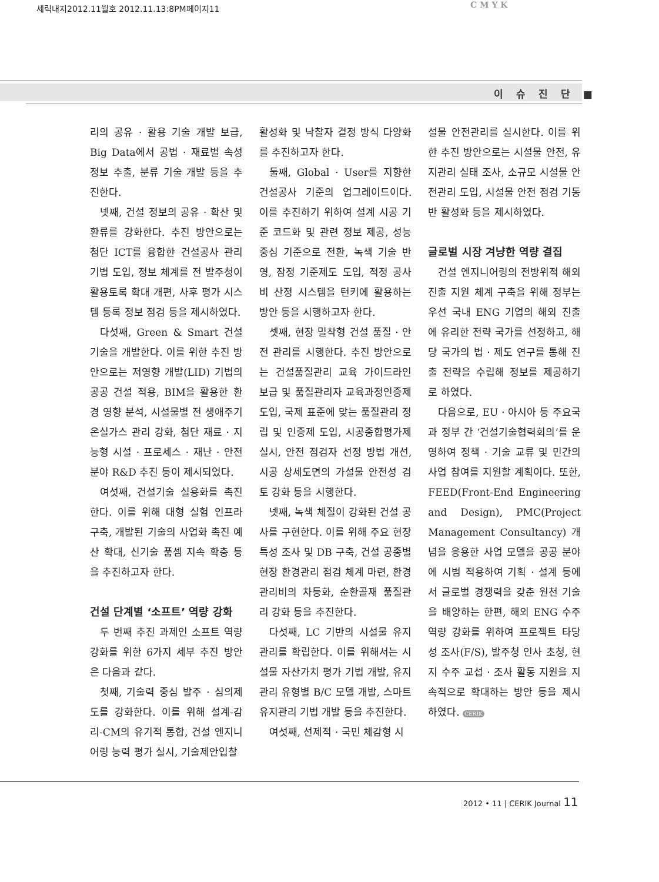세릭내지2012.11월호 2012.11.13:8PM페이지11
C M Y K
이 슈 진 단 ■
리의 공유 · 활용 기술 개발 보급, Big Data에서 공법 · 재료별 속성 정보 추출, 분류 기술 개발 등을 추진한다.
넷째, 건설 정보의 공유 · 확산 및 환류를 강화한다. 추진 방안으로는 첨단 ICT를 융합한 건설공사 관리 기법 도입, 정보 체계를 전 발주청이 활용토록 확대 개편, 사후 평가 시스템 등록 정보 점검 등을 제시하였다.
다섯째, Green & Smart 건설 기술을 개발한다. 이를 위한 추진 방안으로는 저영향 개발(LID) 기법의 공공 건설 적용, BIM을 활용한 환경 영향 분석, 시설물별 전 생애주기 온실가스 관리 강화, 첨단 재료 · 지능형 시설 · 프로세스 · 재난 · 안전 분야 R&D 추진 등이 제시되었다.
여섯째, 건설기술 실용화를 촉진한다. 이를 위해 대형 실험 인프라 구축, 개발된 기술의 사업화 촉진 예산 확대, 신기술 품셈 지속 확충 등을 추진하고자 한다.
건설 단계별 ‘소프트’ 역량 강화
두 번째 추진 과제인 소프트 역량 강화를 위한 6가지 세부 추진 방안은 다음과 같다.
첫째, 기술력 중심 발주 · 심의제도를 강화한다. 이를 위해 설계-감리-CM의 유기적 통합, 건설 엔지니어링 능력 평가 실시, 기술제안입찰
활성화 및 낙찰자 결정 방식 다양화를 추진하고자 한다.
둘째, Global · User를 지향한 건설공사 기준의 업그레이드이다. 이를 추진하기 위하여 설계 시공 기준 코드화 및 관련 정보 제공, 성능 중심 기준으로 전환, 녹색 기술 반영, 잠정 기준제도 도입, 적정 공사비 산정 시스템을 턴키에 활용하는 방안 등을 시행하고자 한다.
셋째, 현장 밀착형 건설 품질 · 안전 관리를 시행한다. 추진 방안으로는 건설품질관리 교육 가이드라인 보급 및 품질관리자 교육과정인증제 도입, 국제 표준에 맞는 품질관리 정립 및 인증제 도입, 시공종합평가제 실시, 안전 점검자 선정 방법 개선, 시공 상세도면의 가설물 안전성 검토 강화 등을 시행한다.
넷째, 녹색 체질이 강화된 건설 공사를 구현한다. 이를 위해 주요 현장 특성 조사 및 DB 구축, 건설 공종별 현장 환경관리 점검 체계 마련, 환경관리비의 차등화, 순환골재 품질관리 강화 등을 추진한다.
다섯째, LC 기반의 시설물 유지관리를 확립한다. 이를 위해서는 시설물 자산가치 평가 기법 개발, 유지관리 유형별 B/C 모델 개발, 스마트 유지관리 기법 개발 등을 추진한다.
여섯째, 선제적 · 국민 체감형 시
설물 안전관리를 실시한다. 이를 위한 추진 방안으로는 시설물 안전, 유지관리 실태 조사, 소규모 시설물 안전관리 도입, 시설물 안전 점검 기동반 활성화 등을 제시하였다.
글로벌 시장 겨냥한 역량 결집
건설 엔지니어링의 전방위적 해외 진출 지원 체계 구축을 위해 정부는 우선 국내 ENG 기업의 해외 진출에 유리한 전략 국가를 선정하고, 해당 국가의 법 · 제도 연구를 통해 진출 전략을 수립해 정보를 제공하기로 하였다.
다음으로, EU · 아시아 등 주요국과 정부 간 ‘건설기술협력회의’를 운영하여 정책 · 기술 교류 및 민간의 사업 참여를 지원할 계획이다. 또한, FEED(Front-End Engineering and Design), PMC(Project Management Consultancy) 개념을 응용한 사업 모델을 공공 분야에 시범 적용하여 기획 · 설계 등에서 글로벌 경쟁력을 갖춘 원천 기술을 배양하는 한편, 해외 ENG 수주 역량 강화를 위하여 프로젝트 타당성 조사(F/S), 발주청 인사 초청, 현지 수주 교섭 · 조사 활동 지원을 지속적으로 확대하는 방안 등을 제시하였다. CERIK
2012 • 11 | CERIK Journal 11